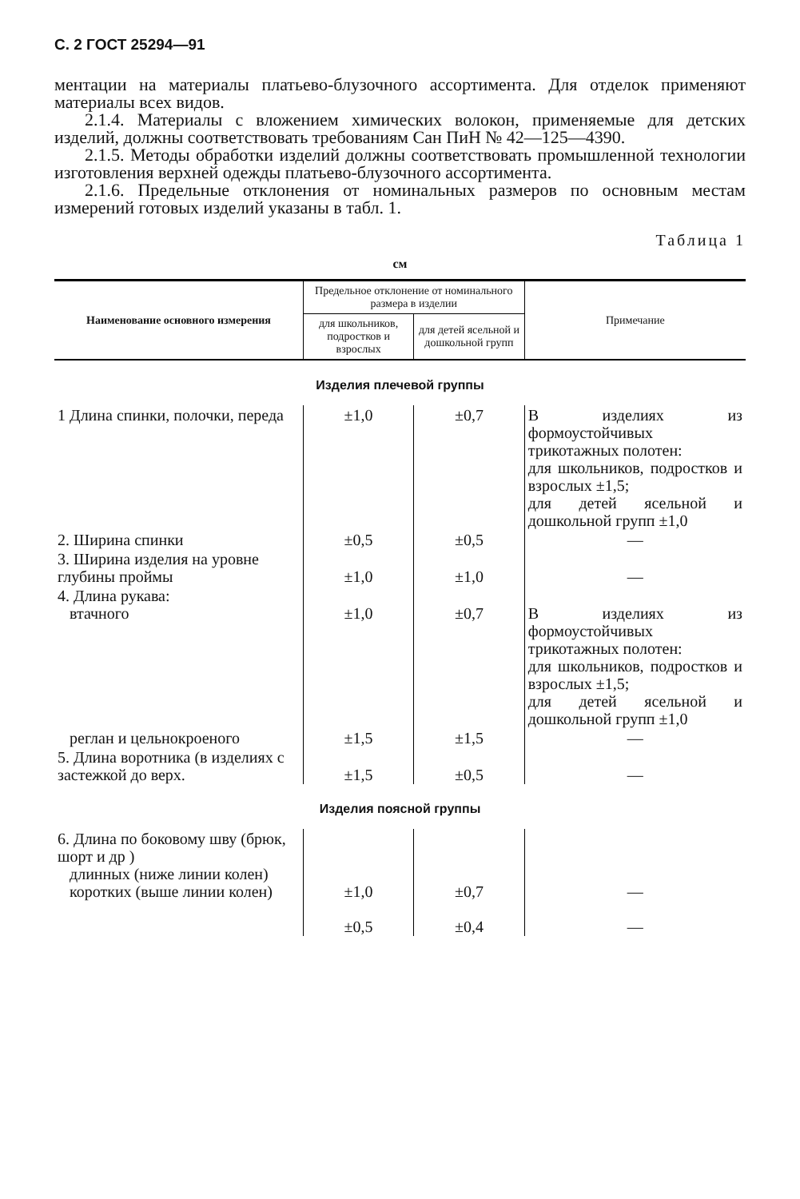С. 2 ГОСТ 25294—91
ментации на материалы платьево-блузочного ассортимента. Для отделок применяют материалы всех видов.
2.1.4. Материалы с вложением химических волокон, применяемые для детских изделий, должны соответствовать требованиям Сан ПиН № 42—125—4390.
2.1.5. Методы обработки изделий должны соответствовать промышленной технологии изготовления верхней одежды платьево-блузочного ассортимента.
2.1.6. Предельные отклонения от номинальных размеров по основным местам измерений готовых изделий указаны в табл. 1.
Таблица 1
см
| Наименование основного измерения | Предельное отклонение от номинального размера в изделии | | Примечание |
| --- | --- | --- | --- |
| | для школьников, подростков и взрослых | для детей ясельной и дошкольной групп | |
| Изделия плечевой группы | | | |
| 1 Длина спинки, полочки, переда | ±1,0 | ±0,7 | В изделиях из формоустойчивых трикотажных полотен: для школьников, подростков и взрослых ±1,5; для детей ясельной и дошкольной групп ±1,0 |
| 2. Ширина спинки | ±0,5 | ±0,5 | — |
| 3. Ширина изделия на уровне глубины проймы | ±1,0 | ±1,0 | — |
| 4. Длина рукава: втачного | ±1,0 | ±0,7 | В изделиях из формоустойчивых трикотажных полотен: для школьников, подростков и взрослых ±1,5; для детей ясельной и дошкольной групп ±1,0 |
| реглан и цельнокроеного | ±1,5 | ±1,5 | — |
| 5. Длина воротника (в изделиях с застежкой до верх. | ±1,5 | ±0,5 | — |
| Изделия поясной группы | | | |
| 6. Длина по боковому шву (брюк, шорт и др ) длинных (ниже линии колен) коротких (выше линии колен) | ±1,0 ±0,5 | ±0,7 ±0,4 | — — |